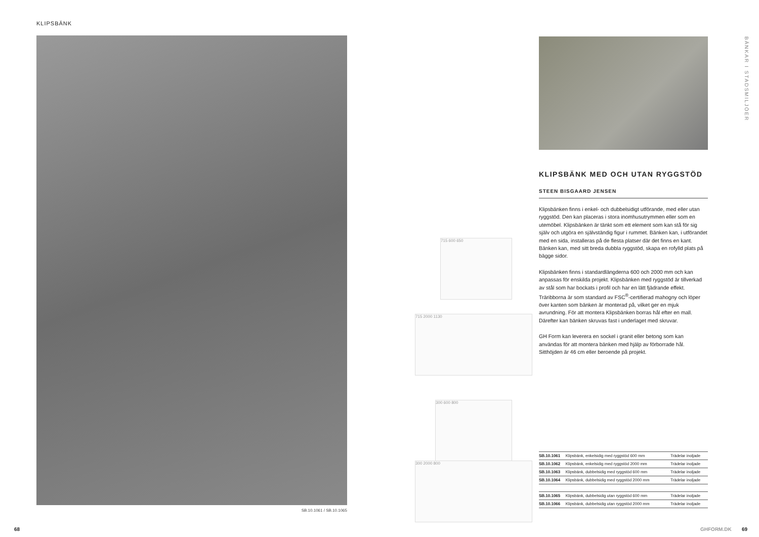KLIPSBÄNK
SB.10.1061 / SB.10.1065
715 600 650
715 2000 1130
300 600 800
300 2000 800
KLIPSBÄNK MED OCH UTAN RYGGSTÖD
STEEN BISGAARD JENSEN
Klipsbänken finns i enkel- och dubbelsidigt utförande, med eller utan ryggstöd. Den kan placeras i stora inomhusutrymmen eller som en utemöbel. Klipsbänken är tänkt som ett element som kan stå för sig själv och utgöra en självständig figur i rummet. Bänken kan, i utförandet med en sida, installeras på de flesta platser där det finns en kant. Bänken kan, med sitt breda dubbla ryggstöd, skapa en rofylld plats på bägge sidor.
Klipsbänken finns i standardlängderna 600 och 2000 mm och kan anpassas för enskilda projekt. Klipsbänken med ryggstöd är tillverkad av stål som har bockats i profil och har en lätt fjädrande effekt. Träribborna är som standard av FSC<sup>®</sup>-certifierad mahogny och löper över kanten som bänken är monterad på, vilket ger en mjuk avrundning. För att montera Klipsbänken borras hål efter en mall. Därefter kan bänken skruvas fast i underlaget med skruvar.
GH Form kan leverera en sockel i granit eller betong som kan användas för att montera bänken med hjälp av förborrade hål. Sitthöjden är 46 cm eller beroende på projekt.
| SB.10.1061 | Klipsbänk, enkelsidig med ryggstöd 600 mm | Trädelar inoljade |
| SB.10.1062 | Klipsbänk, enkelsidig med ryggstöd 2000 mm | Trädelar inoljade |
| SB.10.1063 | Klipsbänk, dubbelsidig med ryggstöd 600 mm | Trädelar inoljade |
| SB.10.1064 | Klipsbänk, dubbelsidig med ryggstöd 2000 mm | Trädelar inoljade |
| SB.10.1065 | Klipsbänk, dubbelsidig utan ryggstöd 600 mm | Trädelar inoljade |
| SB.10.1066 | Klipsbänk, dubbelsidig utan ryggstöd 2000 mm | Trädelar inoljade |
BÄNKAR I STADSMILJÖER
68 GHFORM.DK 69